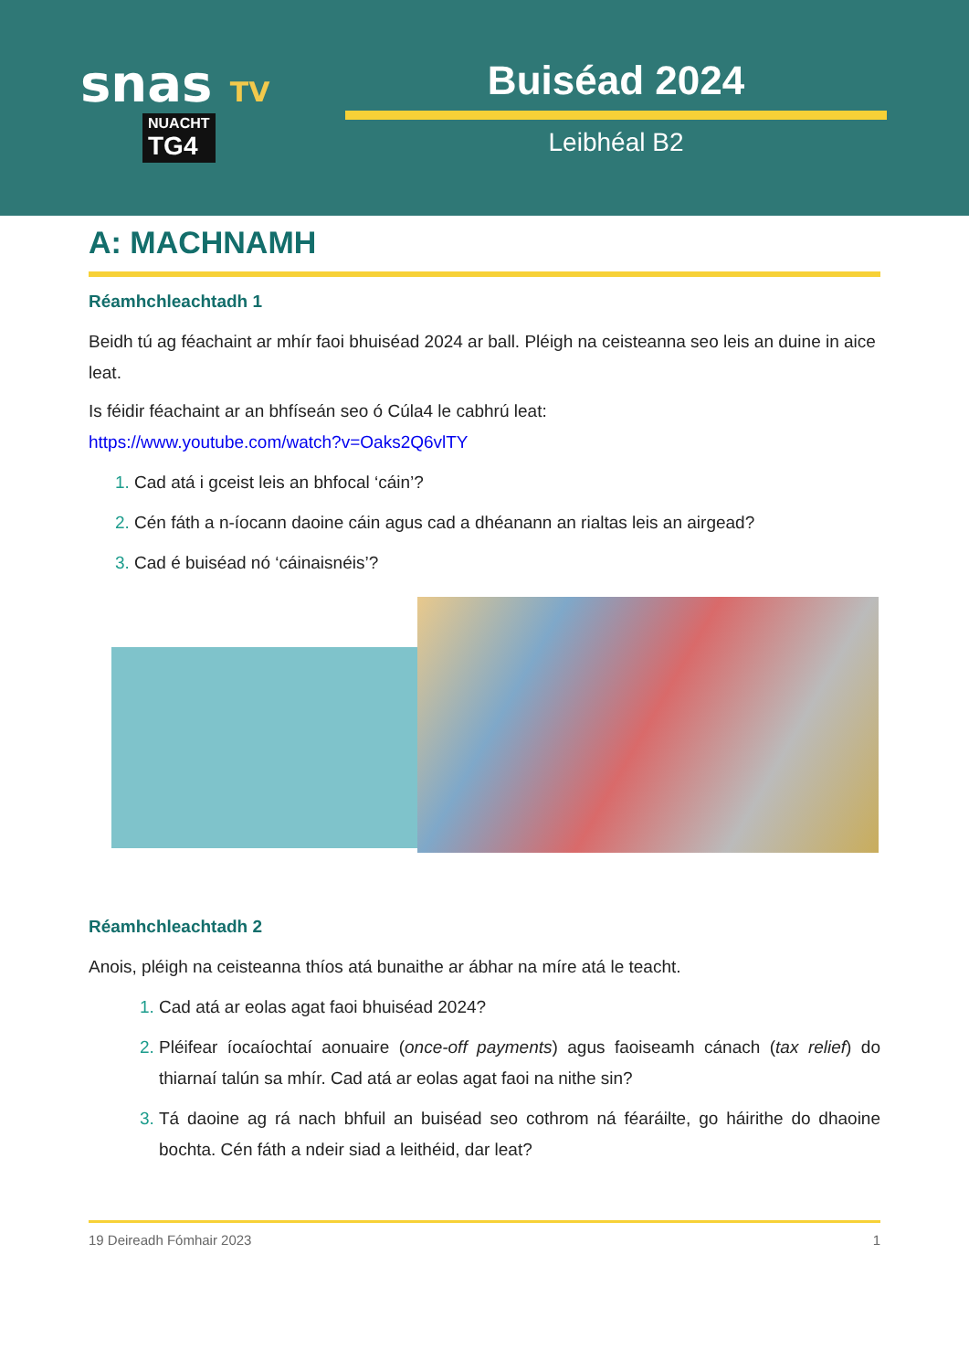snas TV
NUACHT TG4
Buiséad 2024
Leibhéal B2
A: MACHNAMH
Réamhchleachtadh 1
Beidh tú ag féachaint ar mhír faoi bhuiséad 2024 ar ball. Pléigh na ceisteanna seo leis an duine in aice leat.
Is féidir féachaint ar an bhfíseán seo ó Cúla4 le cabhrú leat:
https://www.youtube.com/watch?v=Oaks2Q6vlTY
Cad atá i gceist leis an bhfocal ‘cáin’?
Cén fáth a n-íocann daoine cáin agus cad a dhéanann an rialtas leis an airgead?
Cad é buiséad nó ‘cáinaisnéis’?
Réamhchleachtadh 2
Anois, pléigh na ceisteanna thíos atá bunaithe ar ábhar na míre atá le teacht.
Cad atá ar eolas agat faoi bhuiséad 2024?
Pléifear íocaíochtaí aonuaire (once-off payments) agus faoiseamh cánach (tax relief) do thiarnaí talún sa mhír. Cad atá ar eolas agat faoi na nithe sin?
Tá daoine ag rá nach bhfuil an buiséad seo cothrom ná féaráilte, go háirithe do dhaoine bochta. Cén fáth a ndeir siad a leithéid, dar leat?
19 Deireadh Fómhair 2023 1